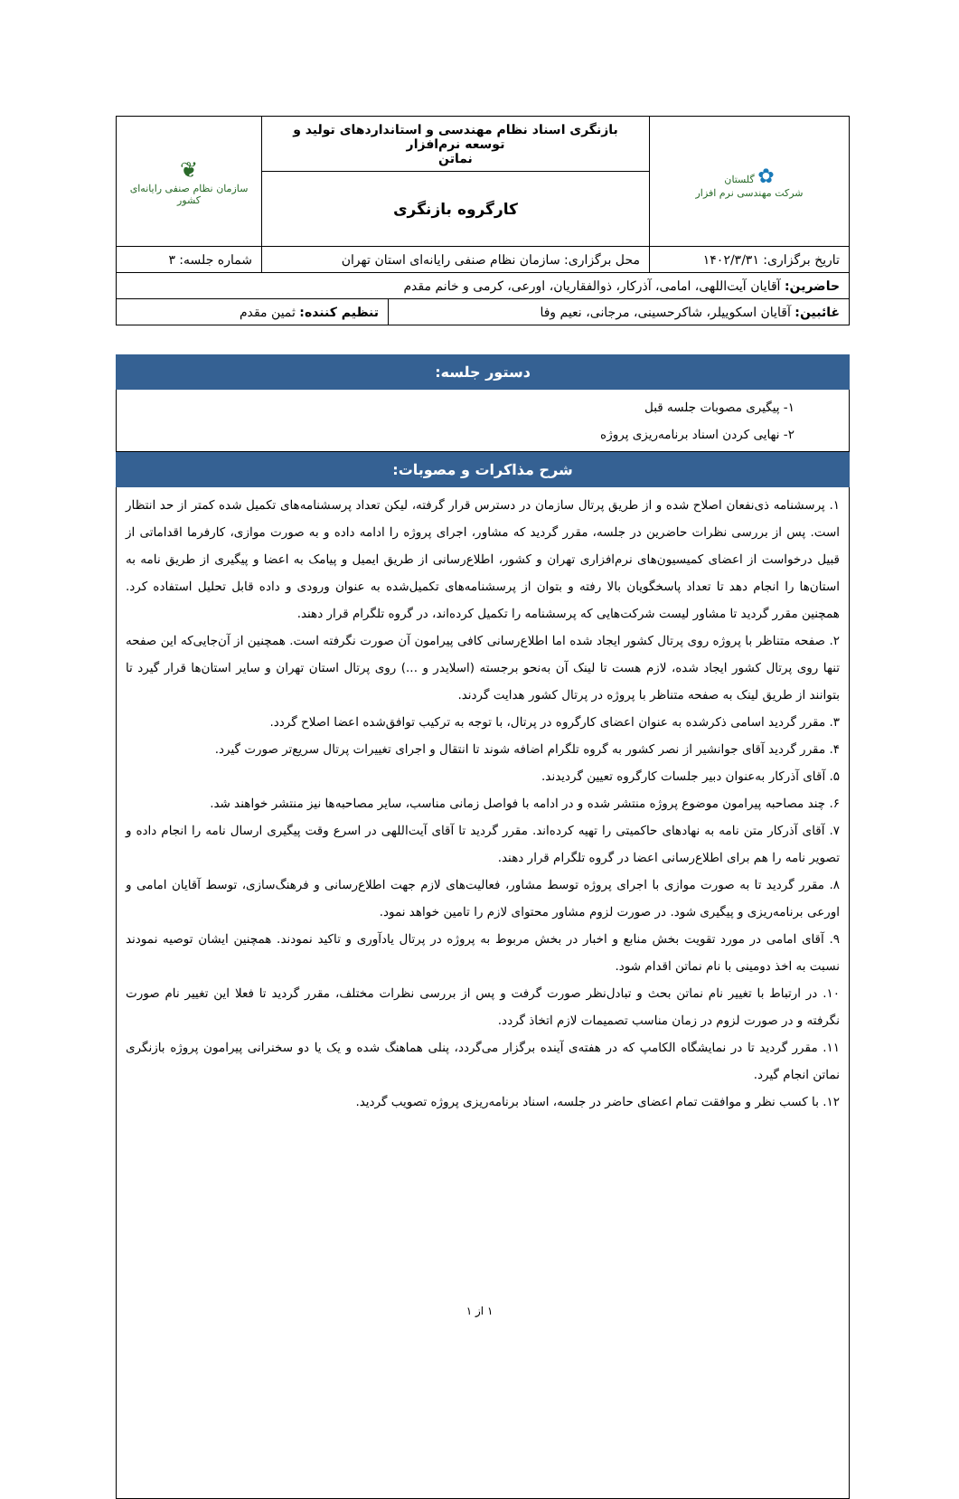| ✿ گلستان شرکت مهندسی نرم افزار | بازنگری اسناد نظام مهندسی و استانداردهای تولید و توسعه نرم‌افزار نماتن | ❦ سازمان نظام صنفی رایانه‌ای کشور |
| | کارگروه بازنگری | |
| تاریخ برگزاری: ۱۴۰۲/۳/۳۱ | محل برگزاری: سازمان نظام صنفی رایانه‌ای استان تهران | شماره جلسه: ۳ |
| حاضرین: آقایان آیت‌اللهی، امامی، آذرکار، ذوالفقاریان، اورعی، کرمی و خانم مقدم | | |
| غائبین: آقایان اسکوییلر، شاکرحسینی، مرجانی، نعیم وفا | تنظیم کننده: ثمین مقدم |
دستور جلسه:
۱- پیگیری مصوبات جلسه قبل
۲- نهایی کردن اسناد برنامه‌ریزی پروژه
شرح مذاکرات و مصوبات:
۱. پرسشنامه ذی‌نفعان اصلاح شده و از طریق پرتال سازمان در دسترس قرار گرفته، لیکن تعداد پرسشنامه‌های تکمیل شده کمتر از حد انتظار است. پس از بررسی نظرات حاضرین در جلسه، مقرر گردید که مشاور، اجرای پروژه را ادامه داده و به صورت موازی، کارفرما اقداماتی از قبیل درخواست از اعضای کمیسیون‌های نرم‌افزاری تهران و کشور، اطلاع‌رسانی از طریق ایمیل و پیامک به اعضا و پیگیری از طریق نامه به استان‌ها را انجام دهد تا تعداد پاسخگویان بالا رفته و بتوان از پرسشنامه‌های تکمیل‌شده به عنوان ورودی و داده قابل تحلیل استفاده کرد. همچنین مقرر گردید تا مشاور لیست شرکت‌هایی که پرسشنامه را تکمیل کرده‌اند، در گروه تلگرام قرار دهند.
۲. صفحه متناظر با پروژه روی پرتال کشور ایجاد شده اما اطلاع‌رسانی کافی پیرامون آن صورت نگرفته است. همچنین از آن‌جایی‌که این صفحه تنها روی پرتال کشور ایجاد شده، لازم هست تا لینک آن به‌نحو برجسته (اسلایدر و ...) روی پرتال استان تهران و سایر استان‌ها قرار گیرد تا بتوانند از طریق لینک به صفحه متناظر با پروژه در پرتال کشور هدایت گردند.
۳. مقرر گردید اسامی ذکرشده به عنوان اعضای کارگروه در پرتال، با توجه به ترکیب توافق‌شده اعضا اصلاح گردد.
۴. مقرر گردید آقای جوانشیر از نصر کشور به گروه تلگرام اضافه شوند تا انتقال و اجرای تغییرات پرتال سریع‌تر صورت گیرد.
۵. آقای آذرکار به‌عنوان دبیر جلسات کارگروه تعیین گردیدند.
۶. چند مصاحبه پیرامون موضوع پروژه منتشر شده و در ادامه با فواصل زمانی مناسب، سایر مصاحبه‌ها نیز منتشر خواهند شد.
۷. آقای آذرکار متن نامه به نهادهای حاکمیتی را تهیه کرده‌اند. مقرر گردید تا آقای آیت‌اللهی در اسرع وقت پیگیری ارسال نامه را انجام داده و تصویر نامه را هم برای اطلاع‌رسانی اعضا در گروه تلگرام قرار دهند.
۸. مقرر گردید تا به صورت موازی با اجرای پروژه توسط مشاور، فعالیت‌های لازم جهت اطلاع‌رسانی و فرهنگ‌سازی، توسط آقایان امامی و اورعی برنامه‌ریزی و پیگیری شود. در صورت لزوم مشاور محتوای لازم را تامین خواهد نمود.
۹. آقای امامی در مورد تقویت بخش منابع و اخبار در بخش مربوط به پروژه در پرتال یادآوری و تاکید نمودند. همچنین ایشان توصیه نمودند نسبت به اخذ دومینی با نام نماتن اقدام شود.
۱۰. در ارتباط با تغییر نام نماتن بحث و تبادل‌نظر صورت گرفت و پس از بررسی نظرات مختلف، مقرر گردید تا فعلا این تغییر نام صورت نگرفته و در صورت لزوم در زمان مناسب تصمیمات لازم اتخاذ گردد.
۱۱. مقرر گردید تا در نمایشگاه الکامپ که در هفته‌ی آینده برگزار می‌گردد، پنلی هماهنگ شده و یک یا دو سخنرانی پیرامون پروژه بازنگری نماتن انجام گیرد.
۱۲. با کسب نظر و موافقت تمام اعضای حاضر در جلسه، اسناد برنامه‌ریزی پروژه تصویب گردید.
۱ از ۱